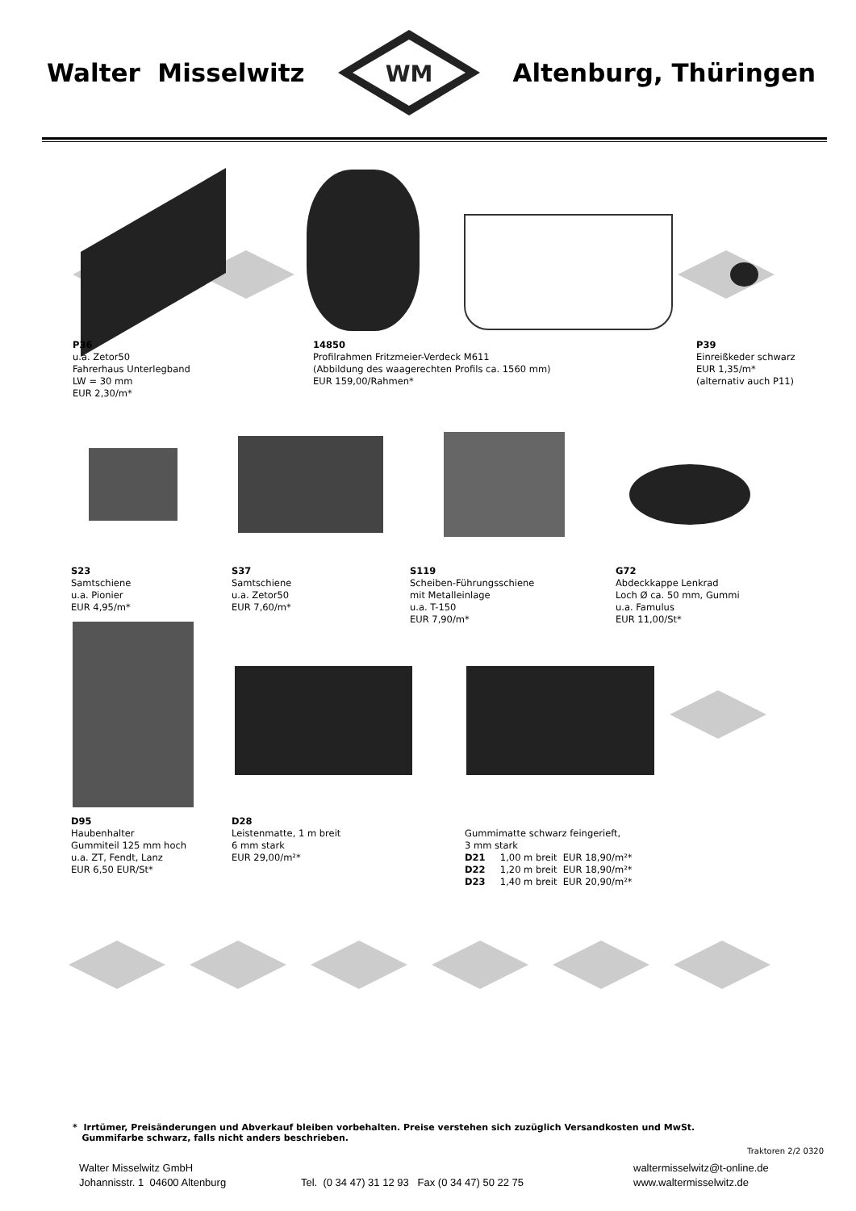Walter Misselwitz
WM
Altenburg, Thüringen
P36
u.a. Zetor50
Fahrerhaus Unterlegband
LW = 30 mm
EUR 2,30/m*
14850
Profilrahmen Fritzmeier-Verdeck M611
(Abbildung des waagerechten Profils ca. 1560 mm)
EUR 159,00/Rahmen*
P39
Einreißkeder schwarz
EUR 1,35/m*
(alternativ auch P11)
S23
Samtschiene
u.a. Pionier
EUR 4,95/m*
S37
Samtschiene
u.a. Zetor50
EUR 7,60/m*
S119
Scheiben-Führungsschiene
mit Metalleinlage
u.a. T-150
EUR 7,90/m*
G72
Abdeckkappe Lenkrad
Loch Ø ca. 50 mm, Gummi
u.a. Famulus
EUR 11,00/St*
D95
Haubenhalter
Gummiteil 125 mm hoch
u.a. ZT, Fendt, Lanz
EUR 6,50 EUR/St*
D28
Leistenmatte, 1 m breit
6 mm stark
EUR 29,00/m²*
Gummimatte schwarz feingerieft,
3 mm stark
D21 1,00 m breit EUR 18,90/m²*
D22 1,20 m breit EUR 18,90/m²*
D23 1,40 m breit EUR 20,90/m²*
* Irrtümer, Preisänderungen und Abverkauf bleiben vorbehalten. Preise verstehen sich zuzüglich Versandkosten und MwSt.
Gummifarbe schwarz, falls nicht anders beschrieben.
Traktoren 2/2 0320
Walter Misselwitz GmbH
Johannisstr. 1 04600 Altenburg
Tel. (0 34 47) 31 12 93 Fax (0 34 47) 50 22 75
waltermisselwitz@t-online.de
www.waltermisselwitz.de